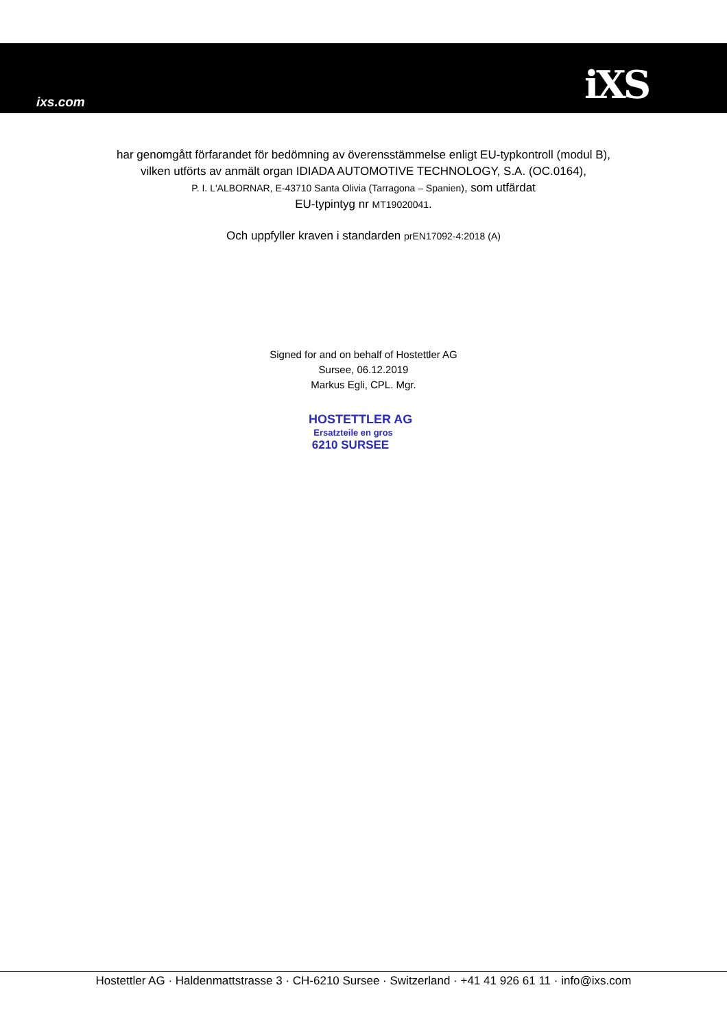ixs.com iXS
har genomgått förfarandet för bedömning av överensstämmelse enligt EU-typkontroll (modul B),
vilken utförts av anmält organ IDIADA AUTOMOTIVE TECHNOLOGY, S.A. (OC.0164),
P. I. L'ALBORNAR, E-43710 Santa Olivia (Tarragona – Spanien), som utfärdat
EU-typintyg nr MT19020041.
Och uppfyller kraven i standarden prEN17092-4:2018 (A)
Signed for and on behalf of Hostettler AG
Sursee, 06.12.2019
Markus Egli, CPL. Mgr.
HOSTETTLER AG
Ersatzteile en gros
6210 SURSEE
Hostettler AG · Haldenmattstrasse 3 · CH-6210 Sursee · Switzerland · +41 41 926 61 11 · info@ixs.com